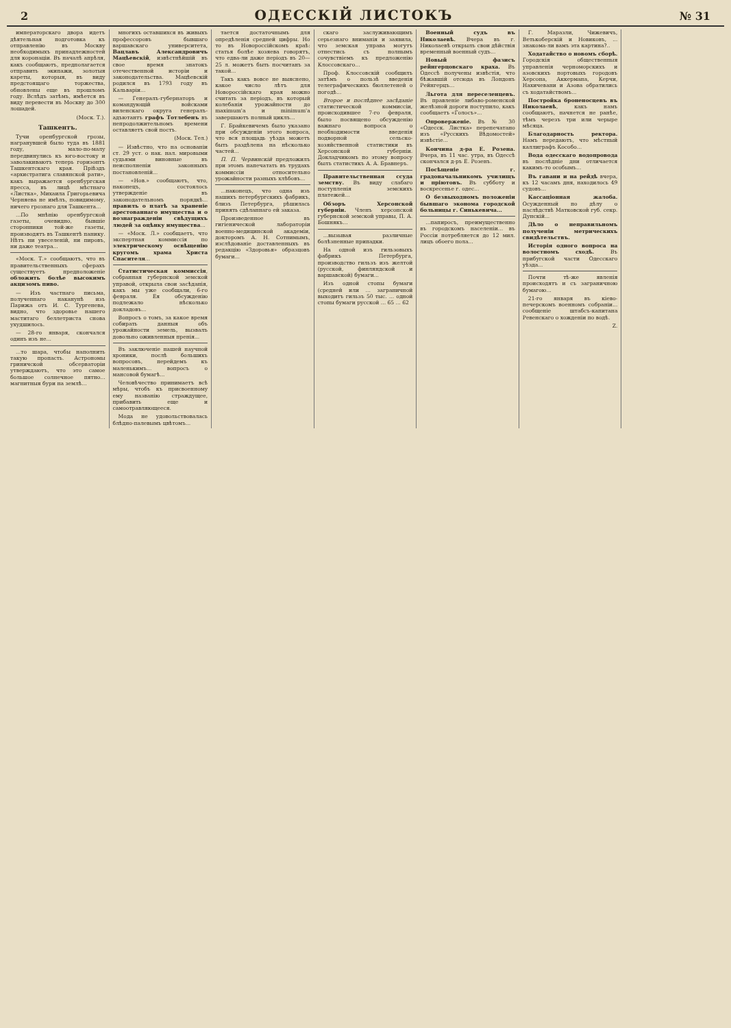2 ОДЕССКІЙ ЛИСТОКЪ № 31
императорскаго двора идетъ дѣятельная подготовка къ отправленію въ Москву необходимыхъ принадлежностей для коронаціи. Въ началѣ апрѣля, какъ сообщаютъ, предполагается отправить экипажи, золотыя кареты, которыя, въ виду предстоящаго торжества, обновлены еще въ прошломъ году. Вслѣдъ затѣмъ, имѣется въ виду перевести въ Москву до 300 лошадей.
(Моск. Т.).
Ташкентъ.
Тучи оренбургской грозы, награнувшей было туда въ 1881 году, мало-по-малу передвинулись къ юго-востоку и заволакиваютъ теперь горизонтъ Ташкентскаго края. Пріѣздъ «архистратига славянской рати», какъ выражается оренбургская пресса, въ лицѣ мѣстнаго «Листка», Михаила Григорьевича Черняева не имѣлъ, повидимому, ничего грознаго для Ташкента...
...По мнѣнію оренбургской газеты, очевидно, бывшіе сторонники той-же газеты, производятъ въ Ташкентѣ панику. Нѣтъ ни увеселеній, ни пировъ, ни даже театра...
«Моск. Т.» сообщаютъ, что въ правительственныхъ сферахъ существуетъ предположеніе обложить болѣе высокимъ акцизомъ пиво.
— Изъ частнаго письма, полученнаго наканунѣ изъ Парижа отъ И. С. Тургенева, видно, что здоровье нашего маститаго беллетриста снова ухудшилось.
— 28-го января, скончался одинъ изъ не...
...то шара, чтобы наполнить такую пропасть. Астрономы гриничской обсерваторіи утверждаютъ, что это самое большое солнечное пятно... магнитныя бури на землѣ...
многихъ оставшихся въ живыхъ профессоровъ бывшаго варшавскаго университета, Вацлавъ Александровичъ Мацѣевскій, извѣстнѣйшій въ свое время знатокъ отечественной исторіи и законодательства. Мацѣевскій родился въ 1793 году въ Кальваріи...
— Генералъ-губернаторъ и командующій войсками виленскаго округа генералъ-адъютантъ графъ Тотлебенъ въ непродолжительномъ времени оставляетъ свой постъ.
(Моск. Тел.)
— Извѣстно, что на основаніи ст. 29 уст. о нак. нал. мировыми судьями виновные въ неисполненіи законныхъ постановленій...
— «Нов.» сообщаютъ, что, наконецъ, состоялось утвержденіе въ законодательномъ порядкѣ... правилъ о платѣ за храненіе арестованнаго имущества и о вознагражденіи свѣдущихъ людей за оцѣнку имущества...
— «Моск. Л.» сообщаетъ, что экспертная коммиссія по электрическому освѣщенію кругомъ храма Христа Спасителя...
Статистическая коммиссія, собранная губернской земской управой, открыла свои засѣданія, какъ мы уже сообщали, 6-го февраля. Ея обсужденію подлежало нѣсколько докладовъ...
Вопросъ о томъ, за какое время собирать данныя объ урожайности земель, вызвалъ довольно оживленныя пренія...
Въ заключеніе нашей научной хроники, послѣ большихъ вопросовъ, перейдемъ къ маленькимъ... вопросъ о мансовой бумагѣ...
Человѣчество принимаетъ всѣ мѣры, чтобъ къ присвоенному ему названію страждущее, прибавить еще и самоотравляющееся.
Мода не удовольствовалась блѣдно-палевымъ цвѣтомъ...
тается достаточнымъ для опредѣленія средней цифры. Но то въ Новороссійскомъ краѣ: статья болѣе хозяева говорятъ, что едва-ли даже періодъ въ 20—25 л. можетъ быть посчитанъ за такой...
Такъ какъ вовсе не выяснено, какое число лѣтъ для Новороссійскаго края можно считать за періодъ, въ который колебанія урожайности до maximum'a и minimum'a завершаютъ полный циклъ...
Г. Брайкевичемъ было указано при обсужденіи этого вопроса, что вся площадь уѣзда можетъ быть раздѣлена на нѣсколько частей...
П. П. Червинскій предложилъ при этомъ напечатать въ трудахъ коммиссіи относительно урожайности разныхъ хлѣбовъ...
...наконецъ, что одна изъ нашихъ петербургскихъ фабрикъ, близъ Петербурга, рѣшилась принять сдѣланнаго ей заказа.
Произведенное въ гигіенической лабораторіи военно-медицинской академіи, докторомъ А. Н. Сотнимымъ, изслѣдованіе доставленныхъ въ редакцію «Здоровья» образцовъ бумаги...
скаго заслуживающимъ серьезнаго вниманія и заявила, что земская управа могутъ отнестись съ полнымъ сочувствіемъ къ предложенію Клоссовскаго...
Проф. Клоссовскій сообщилъ затѣмъ о пользѣ введенія телеграфическихъ бюллетеней о погодѣ...
Второе и послѣднее засѣданіе статистической коммиссіи, происходившее 7-го февраля, было посвящено обсужденію важнаго вопроса о необходимости введенія подворной сельско-хозяйственной статистики въ Херсонской губерніи. Докладчикомъ по этому вопросу былъ статистикъ А. А. Бравнеръ.
Правительственная ссуда земству. Въ виду слабаго поступленія земскихъ платежей...
Обзоръ Херсонской губерніи. Членъ херсонской губернской земской управы, П. А. Бошнякъ...
...вызывая различные болѣзненные припадки.
На одной изъ гильзовыхъ фабрикъ Петербурга, производство гильзъ изъ желтой (русской, финляндской и варшавской) бумаги...
Изъ одной стопы бумаги (средней или ... заграничной выходитъ гильзъ 50 тыс. ... одной стопы бумаги русской ... 65 ... 62
Военный судъ въ Николаевѣ. Вчера въ г. Николаевѣ открылъ свои дѣйствія временный военный судъ...
Новый фазисъ рейнгерцовскаго краха. Въ Одессѣ получены извѣстія, что бѣжавшій отсюда въ Лондонъ Рейнгерцъ...
Льгота для переселенцевъ. Въ правленіе либаво-роменской желѣзной дороги поступило, какъ сообщаетъ «Голосъ»...
Опроверженіе. Въ № 30 «Одесск. Листка» перепечатано изъ «Русскихъ Вѣдомостей» извѣстіе...
Кончина д-ра Е. Розена. Вчера, въ 11 час. утра, въ Одессѣ скончался д-ръ Е. Розенъ.
Посѣщеніе г. градоначальникомъ училищъ и пріютовъ. Въ субботу и воскресенье г. одес...
О безвыходномъ положеніи бывшаго эконома городской больницы г. Синькевича...
...папиросъ, преимущественно въ городскомъ населеніи... въ Россіи потребляется до 12 мил. лицъ обоего пола...
Г. Маразли, Чижевичъ, Ветькоберскій и Новиковъ, ... знакома-ли вамъ эта картина?..
Ходатайство о новомъ сборѣ. Городскія общественныя управленія черноморскихъ и азовскихъ портовыхъ городовъ Херсона, Аккермана, Керчи, Нахичевани и Азова обратились съ ходатайствомъ...
Постройка броненосцевъ въ Николаевѣ, какъ намъ сообщаютъ, начнется не ранѣе, тѣмъ черезъ три или черыре мѣсяца.
Благодарность ректора. Намъ передаютъ, что мѣстный каллиграфъ Кособо...
Вода одесскаго водопровода въ послѣдніе дни отличается какимъ-то особымъ...
Въ гавани и на рейдѣ вчера, къ 12 часамъ дня, находилось 49 судовъ...
Кассаціонная жалоба. Осужденный по дѣлу о наслѣдствѣ Матковской губ. секр. Дунскій...
Дѣло о неправильномъ полученіи метрическихъ свидѣтельствъ.
Исторія одного вопроса на волостномъ сходѣ. Въ прибугской части Одесскаго уѣзда...
Почти тѣ-же явленія происходятъ и съ заграничною бумагою...
21-го января въ кіево-печерскомъ военномъ собраніи... сообщеніе штабсъ-капитана Ревенскаго о хожденіи по водѣ.
Z.